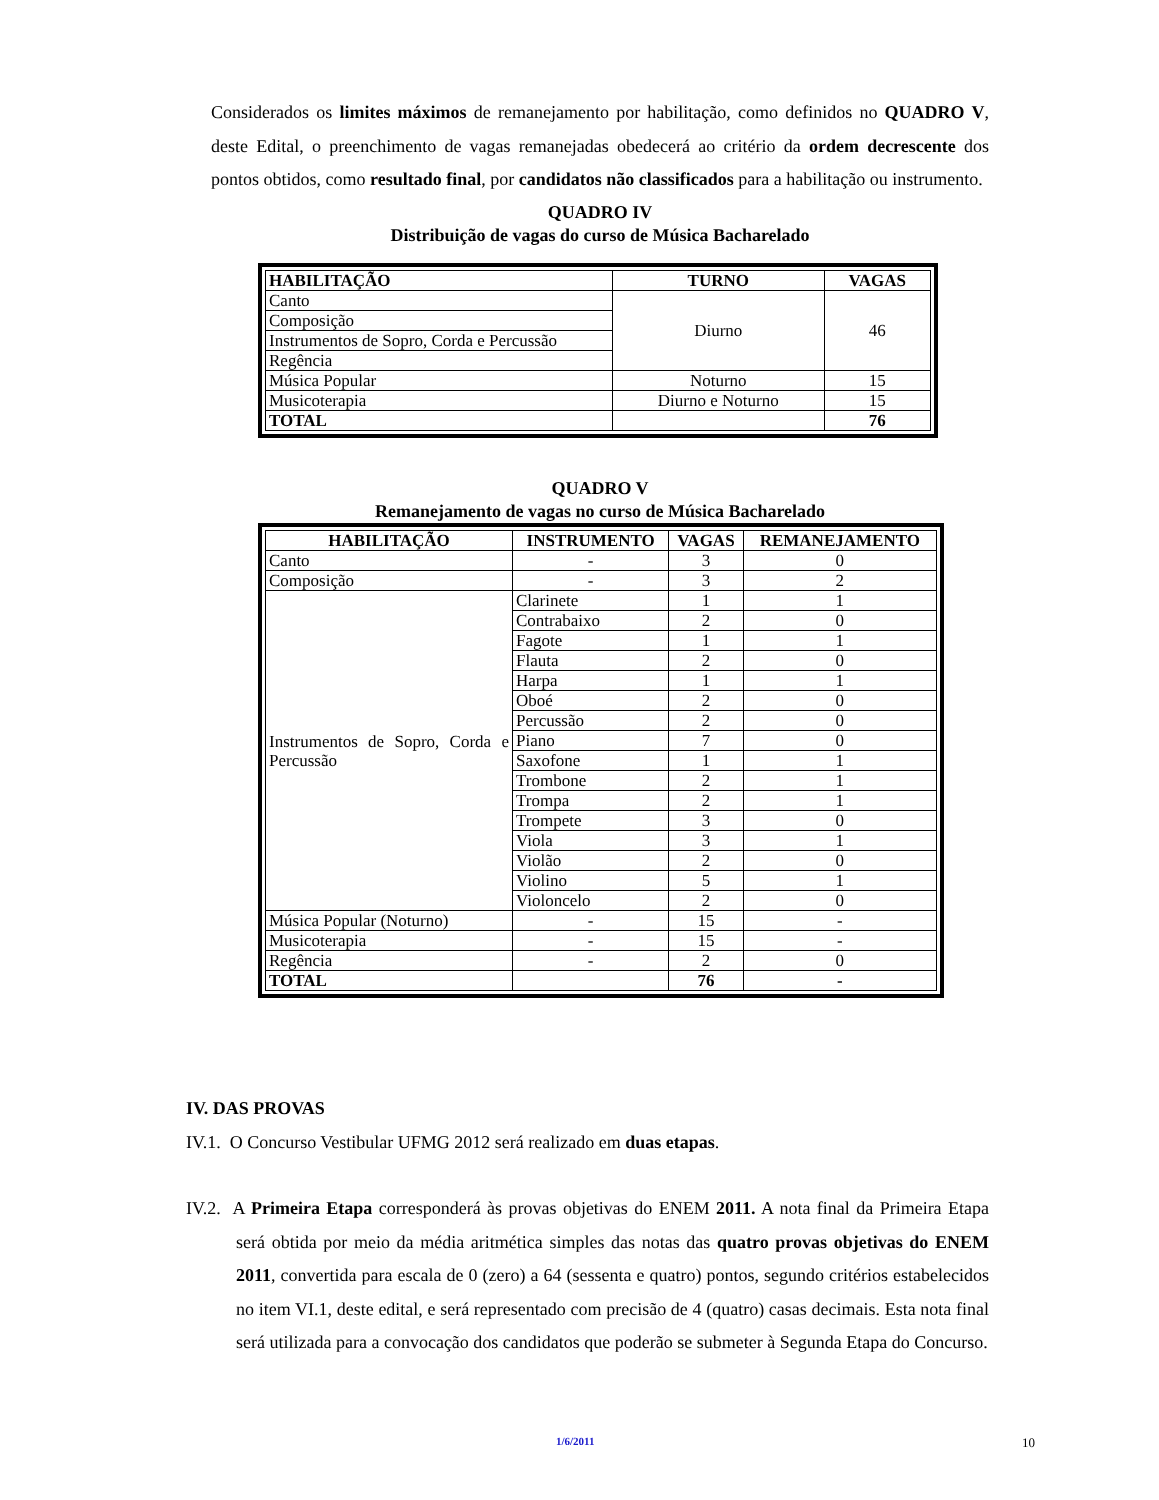Considerados os limites máximos de remanejamento por habilitação, como definidos no QUADRO V, deste Edital, o preenchimento de vagas remanejadas obedecerá ao critério da ordem decrescente dos pontos obtidos, como resultado final, por candidatos não classificados para a habilitação ou instrumento.
QUADRO IV
Distribuição de vagas do curso de Música Bacharelado
| HABILITAÇÃO | TURNO | VAGAS |
| --- | --- | --- |
| Canto | Diurno | 46 |
| Composição | | |
| Instrumentos de Sopro, Corda e Percussão | | |
| Regência | | |
| Música Popular | Noturno | 15 |
| Musicoterapia | Diurno e Noturno | 15 |
| TOTAL | | 76 |
QUADRO V
Remanejamento de vagas no curso de Música Bacharelado
| HABILITAÇÃO | INSTRUMENTO | VAGAS | REMANEJAMENTO |
| --- | --- | --- | --- |
| Canto | - | 3 | 0 |
| Composição | - | 3 | 2 |
| Instrumentos de Sopro, Corda e Percussão | Clarinete | 1 | 1 |
| | Contrabaixo | 2 | 0 |
| | Fagote | 1 | 1 |
| | Flauta | 2 | 0 |
| | Harpa | 1 | 1 |
| | Oboé | 2 | 0 |
| | Percussão | 2 | 0 |
| | Piano | 7 | 0 |
| | Saxofone | 1 | 1 |
| | Trombone | 2 | 1 |
| | Trompa | 2 | 1 |
| | Trompete | 3 | 0 |
| | Viola | 3 | 1 |
| | Violão | 2 | 0 |
| | Violino | 5 | 1 |
| | Violoncelo | 2 | 0 |
| Música Popular (Noturno) | - | 15 | - |
| Musicoterapia | - | 15 | - |
| Regência | - | 2 | 0 |
| TOTAL | | 76 | - |
IV. DAS PROVAS
IV.1. O Concurso Vestibular UFMG 2012 será realizado em duas etapas.
IV.2. A Primeira Etapa corresponderá às provas objetivas do ENEM 2011. A nota final da Primeira Etapa será obtida por meio da média aritmética simples das notas das quatro provas objetivas do ENEM 2011, convertida para escala de 0 (zero) a 64 (sessenta e quatro) pontos, segundo critérios estabelecidos no item VI.1, deste edital, e será representado com precisão de 4 (quatro) casas decimais. Esta nota final será utilizada para a convocação dos candidatos que poderão se submeter à Segunda Etapa do Concurso.
1/6/2011 10